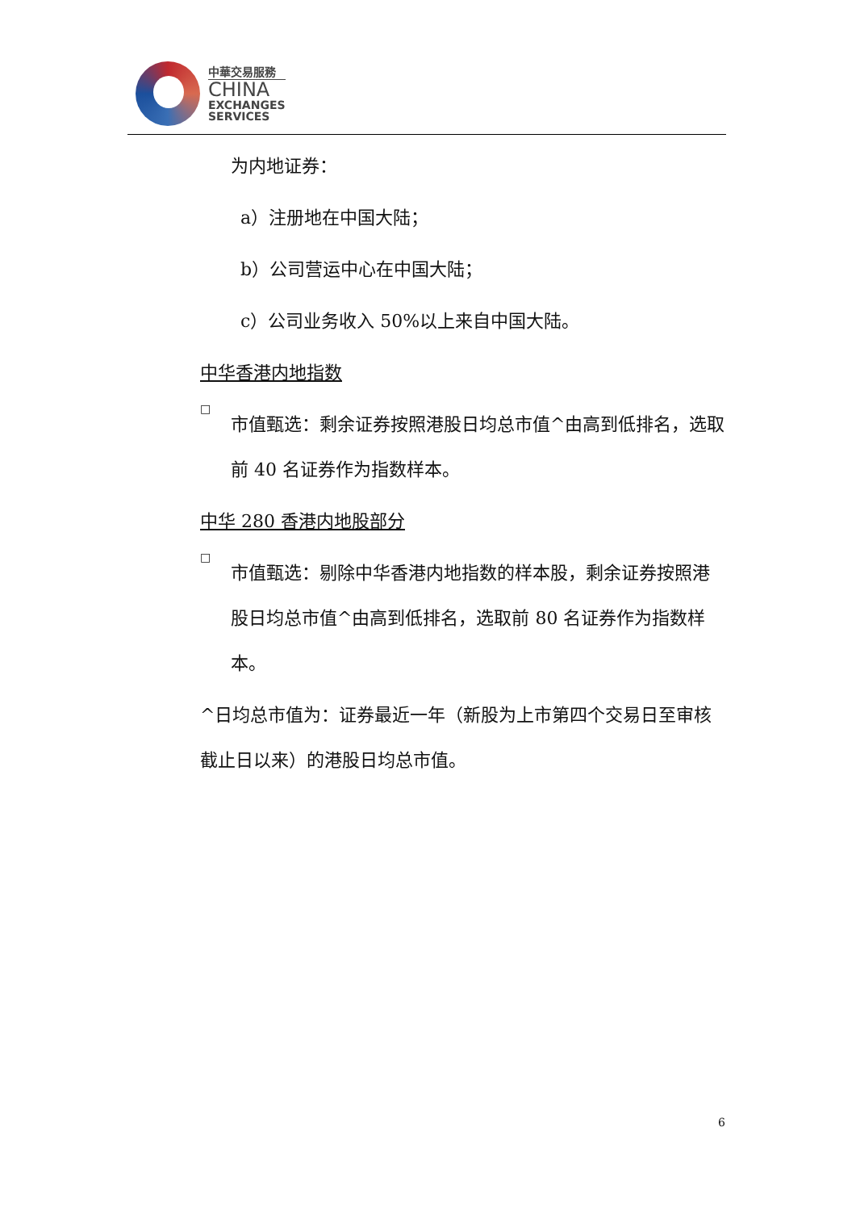中華交易服務
CHINA
EXCHANGES
SERVICES
为内地证券：
a）注册地在中国大陆；
b）公司营运中心在中国大陆；
c）公司业务收入 50%以上来自中国大陆。
中华香港内地指数
□
市值甄选：剩余证券按照港股日均总市值^由高到低排名，选取前 40 名证券作为指数样本。
中华 280 香港内地股部分
□
市值甄选：剔除中华香港内地指数的样本股，剩余证券按照港股日均总市值^由高到低排名，选取前 80 名证券作为指数样本。
^日均总市值为：证券最近一年（新股为上市第四个交易日至审核截止日以来）的港股日均总市值。
6